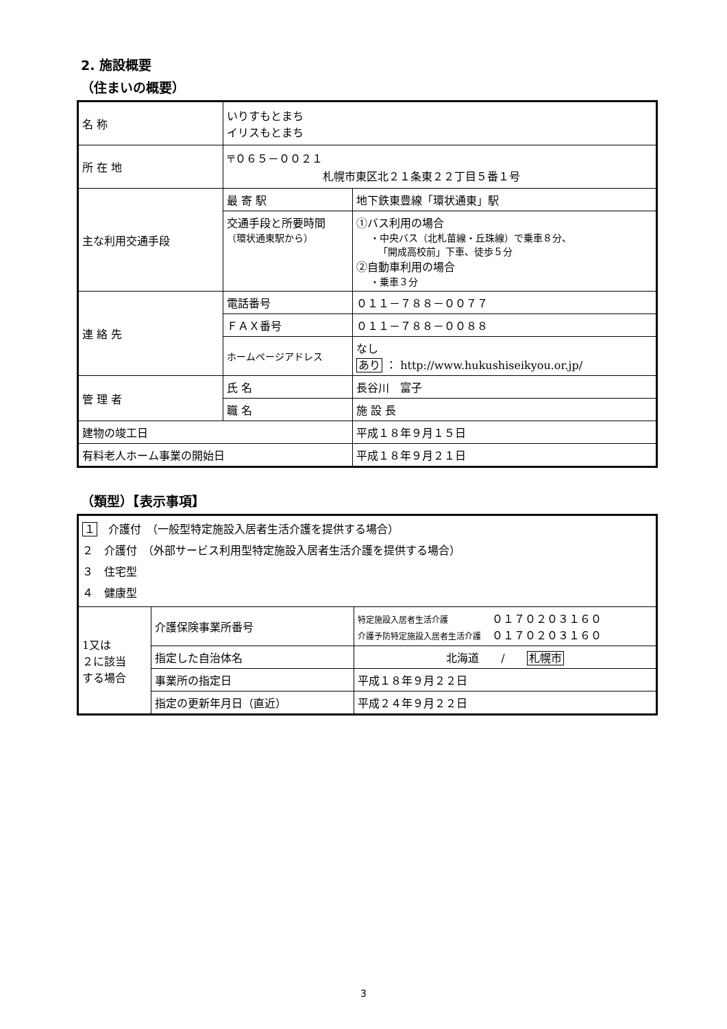2. 施設概要
（住まいの概要）
| 名 称 | いりすもとまち イリスもとまち | |
| 所 在 地 | 〒０６５－００２１ 札幌市東区北２１条東２２丁目５番１号 | |
| 主な利用交通手段 | 最 寄 駅 | 地下鉄東豊線「環状通東」駅 |
| | 交通手段と所要時間 （環状通東駅から） | ①バス利用の場合 ・中央バス（北札苗線・丘珠線）で乗車８分、 「開成高校前」下車、徒歩５分 ②自動車利用の場合 ・乗車３分 |
| 連 絡 先 | 電話番号 | ０１１－７８８－００７７ |
| | ＦＡＸ番号 | ０１１－７８８－００８８ |
| | ホームページアドレス | なし あり ： http://www.hukushiseikyou.or.jp/ |
| 管 理 者 | 氏 名 | 長谷川 富子 |
| | 職 名 | 施 設 長 |
| 建物の竣工日 | | 平成１８年９月１５日 |
| 有料老人ホーム事業の開始日 | | 平成１８年９月２１日 |
（類型）【表示事項】
| １ 介護付 （一般型特定施設入居者生活介護を提供する場合） ２ 介護付 （外部サービス利用型特定施設入居者生活介護を提供する場合） ３ 住宅型 ４ 健康型 | | |
| 1又は ２に該当 する場合 | 介護保険事業所番号 | 特定施設入居者生活介護 ０１７０２０３１６０ 介護予防特定施設入居者生活介護 ０１７０２０３１６０ |
| | 指定した自治体名 | 北海道 / 札幌市 |
| | 事業所の指定日 | 平成１８年９月２２日 |
| | 指定の更新年月日（直近） | 平成２４年９月２２日 |
3